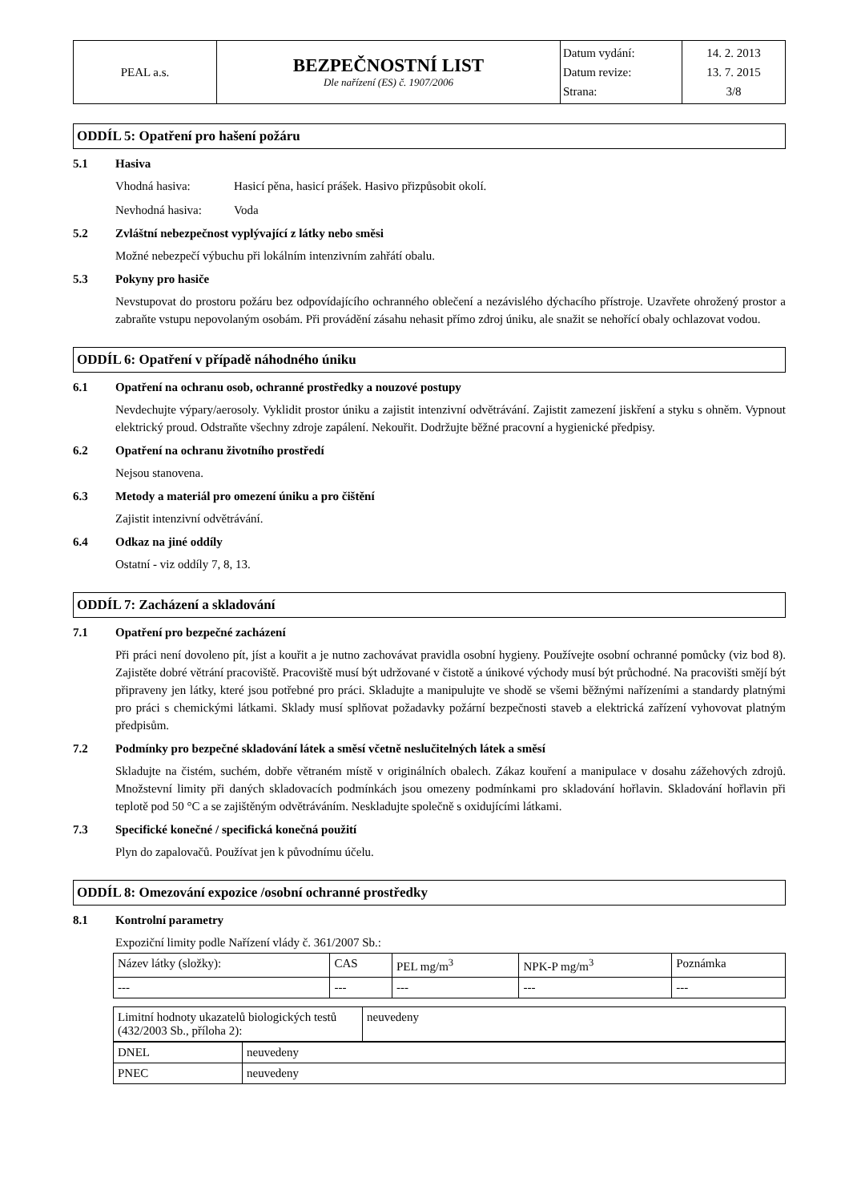| PEAL a.s. | BEZPEČNOSTNÍ LIST Dle nařízení (ES) č. 1907/2006 | Datum vydání: Datum revize: Strana: | 14. 2. 2013 13. 7. 2015 3/8 |
ODDÍL 5: Opatření pro hašení požáru
5.1 Hasiva
Vhodná hasiva: Hasicí pěna, hasicí prášek. Hasivo přizpůsobit okolí.
Nevhodná hasiva: Voda
5.2 Zvláštní nebezpečnost vyplývající z látky nebo směsi
Možné nebezpečí výbuchu při lokálním intenzivním zahřátí obalu.
5.3 Pokyny pro hasiče
Nevstupovat do prostoru požáru bez odpovídajícího ochranného oblečení a nezávislého dýchacího přístroje. Uzavřete ohrožený prostor a zabraňte vstupu nepovolaným osobám. Při provádění zásahu nehasit přímo zdroj úniku, ale snažit se nehořící obaly ochlazovat vodou.
ODDÍL 6: Opatření v případě náhodného úniku
6.1 Opatření na ochranu osob, ochranné prostředky a nouzové postupy
Nevdechujte výpary/aerosoly. Vyklidit prostor úniku a zajistit intenzivní odvětrávání. Zajistit zamezení jiskření a styku s ohněm. Vypnout elektrický proud. Odstraňte všechny zdroje zapálení. Nekouřit. Dodržujte běžné pracovní a hygienické předpisy.
6.2 Opatření na ochranu životního prostředí
Nejsou stanovena.
6.3 Metody a materiál pro omezení úniku a pro čištění
Zajistit intenzivní odvětrávání.
6.4 Odkaz na jiné oddíly
Ostatní - viz oddíly 7, 8, 13.
ODDÍL 7: Zacházení a skladování
7.1 Opatření pro bezpečné zacházení
Při práci není dovoleno pít, jíst a kouřit a je nutno zachovávat pravidla osobní hygieny. Používejte osobní ochranné pomůcky (viz bod 8). Zajistěte dobré větrání pracoviště. Pracoviště musí být udržované v čistotě a únikové východy musí být průchodné. Na pracovišti smějí být připraveny jen látky, které jsou potřebné pro práci. Skladujte a manipulujte ve shodě se všemi běžnými nařízeními a standardy platnými pro práci s chemickými látkami. Sklady musí splňovat požadavky požární bezpečnosti staveb a elektrická zařízení vyhovovat platným předpisům.
7.2 Podmínky pro bezpečné skladování látek a směsí včetně neslučitelných látek a směsí
Skladujte na čistém, suchém, dobře větraném místě v originálních obalech. Zákaz kouření a manipulace v dosahu zážehových zdrojů. Množstevní limity při daných skladovacích podmínkách jsou omezeny podmínkami pro skladování hořlavin. Skladování hořlavin při teplotě pod 50 °C a se zajištěným odvětráváním. Neskladujte společně s oxidujícími látkami.
7.3 Specifické konečné / specifická konečná použití
Plyn do zapalovačů. Používat jen k původnímu účelu.
ODDÍL 8: Omezování expozice /osobní ochranné prostředky
8.1 Kontrolní parametry
Expoziční limity podle Nařízení vlády č. 361/2007 Sb.:
| Název látky (složky): | CAS | PEL mg/m<sup>3</sup> | NPK-P mg/m<sup>3</sup> | Poznámka |
| --- | --- | --- | --- | --- |
| Limitní hodnoty ukazatelů biologických testů (432/2003 Sb., příloha 2): | neuvedeny |
| DNEL | neuvedeny |
| PNEC | neuvedeny |